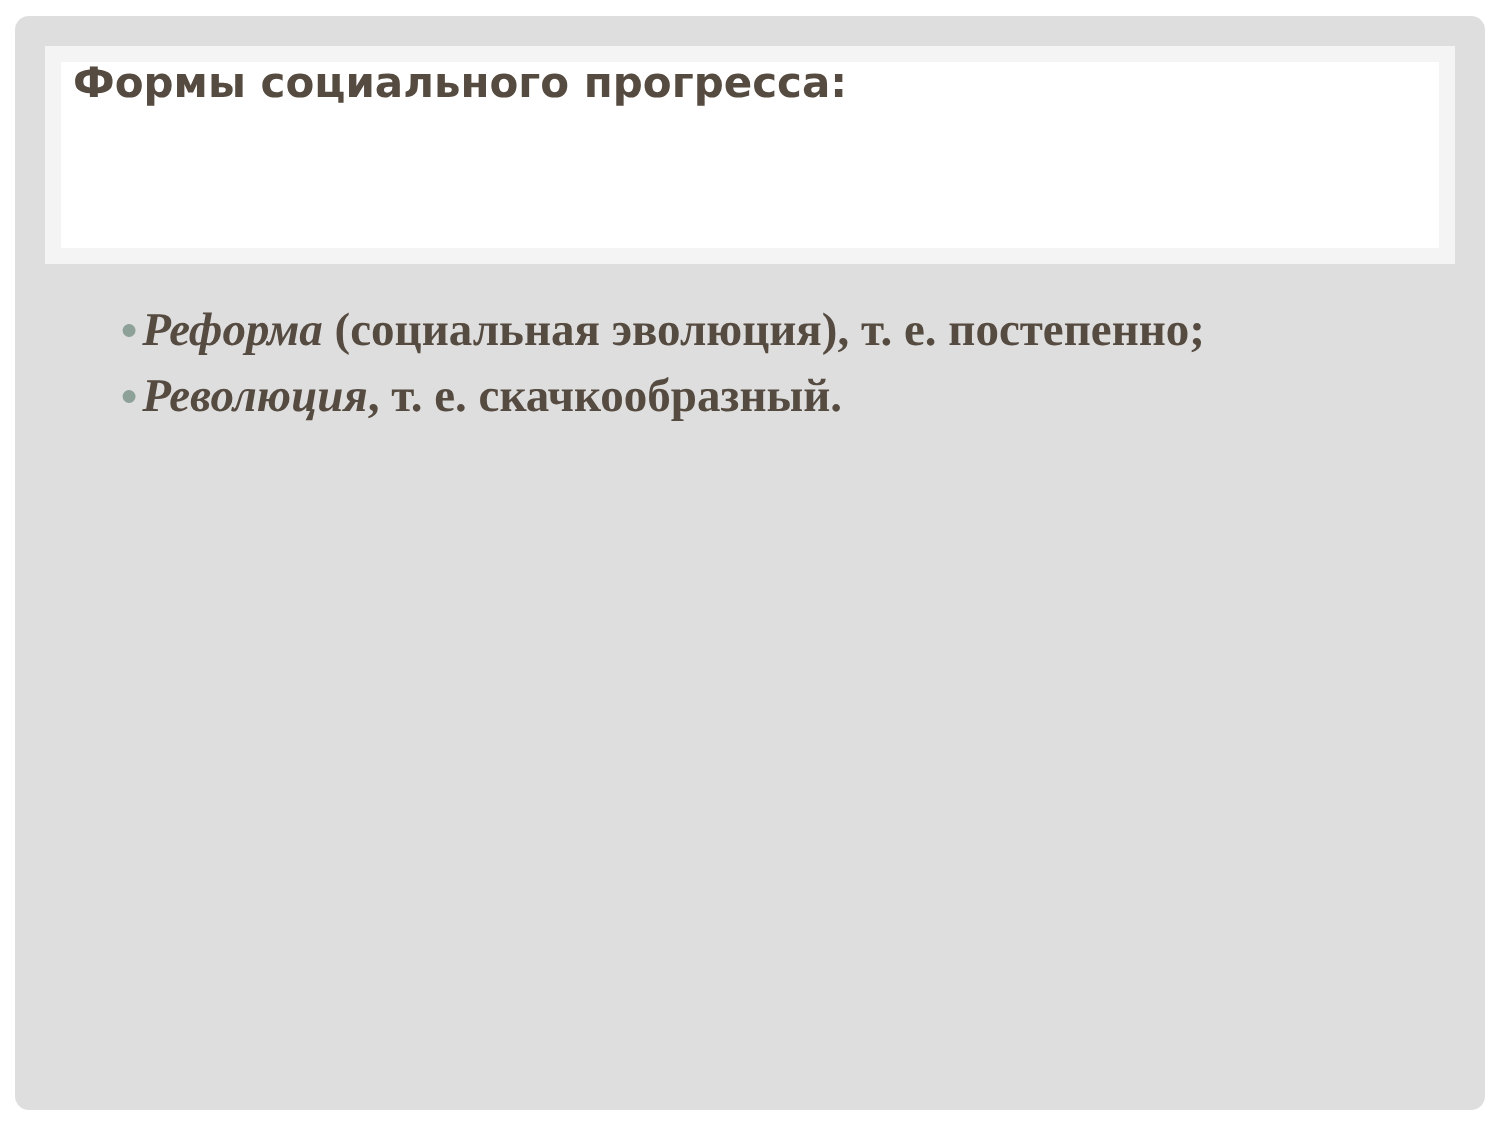Формы социального прогресса:
● Реформа (социальная эволюция), т. е. постепенно;
● Революция, т. е. скачкообразный.